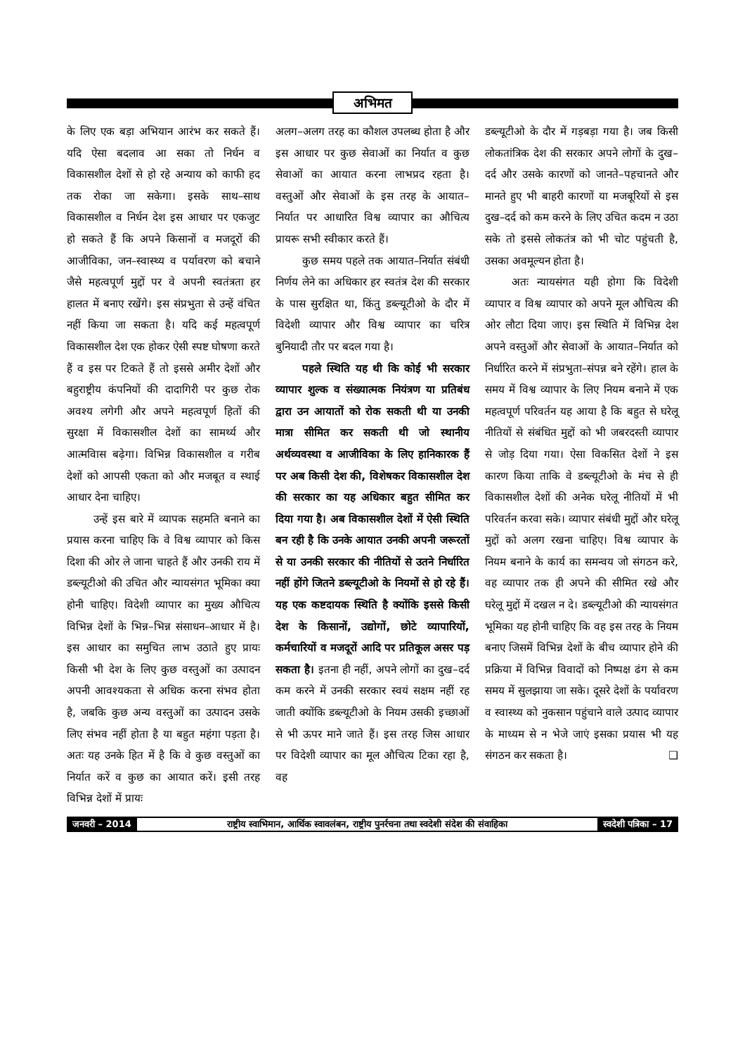अभिमत
के लिए एक बड़ा अभियान आरंभ कर सकते हैं। यदि ऐसा बदलाव आ सका तो निर्धन व विकासशील देशों से हो रहे अन्याय को काफी हद तक रोका जा सकेगा। इसके साथ–साथ विकासशील व निर्धन देश इस आधार पर एकजुट हो सकते हैं कि अपने किसानों व मजदूरों की आजीविका, जन–स्वास्थ्य व पर्यावरण को बचाने जैसे महत्वपूर्ण मुद्दों पर वे अपनी स्वतंत्रता हर हालत में बनाए रखेंगे। इस संप्रभुता से उन्हें वंचित नहीं किया जा सकता है। यदि कई महत्वपूर्ण विकासशील देश एक होकर ऐसी स्पष्ट घोषणा करते हैं व इस पर टिकते हैं तो इससे अमीर देशों और बहुराष्ट्रीय कंपनियों की दादागिरी पर कुछ रोक अवश्य लगेगी और अपने महत्वपूर्ण हितों की सुरक्षा में विकासशील देशों का सामर्थ्य और आत्मविास बढ़ेगा। विभिन्न विकासशील व गरीब देशों को आपसी एकता को और मजबूत व स्थाई आधार देना चाहिए।
उन्हें इस बारे में व्यापक सहमति बनाने का प्रयास करना चाहिए कि वे विश्व व्यापार को किस दिशा की ओर ले जाना चाहते हैं और उनकी राय में डब्ल्यूटीओ की उचित और न्यायसंगत भूमिका क्या होनी चाहिए। विदेशी व्यापार का मुख्य औचित्य विभिन्न देशों के भिन्न–भिन्न संसाधन–आधार में है। इस आधार का समुचित लाभ उठाते हुए प्रायः किसी भी देश के लिए कुछ वस्तुओं का उत्पादन अपनी आवश्यकता से अधिक करना संभव होता है, जबकि कुछ अन्य वस्तुओं का उत्पादन उसके लिए संभव नहीं होता है या बहुत महंगा पड़ता है। अतः यह उनके हित में है कि वे कुछ वस्तुओं का निर्यात करें व कुछ का आयात करें। इसी तरह विभिन्न देशों में प्रायः
अलग–अलग तरह का कौशल उपलब्ध होता है और इस आधार पर कुछ सेवाओं का निर्यात व कुछ सेवाओं का आयात करना लाभप्रद रहता है। वस्तुओं और सेवाओं के इस तरह के आयात–निर्यात पर आधारित विश्व व्यापार का औचित्य प्रायरू सभी स्वीकार करते हैं।
कुछ समय पहले तक आयात–निर्यात संबंधी निर्णय लेने का अधिकार हर स्वतंत्र देश की सरकार के पास सुरक्षित था, किंतु डब्ल्यूटीओ के दौर में विदेशी व्यापार और विश्व व्यापार का चरित्र बुनियादी तौर पर बदल गया है।
पहले स्थिति यह थी कि कोई भी सरकार व्यापार शुल्क व संख्यात्मक नियंत्रण या प्रतिबंध द्वारा उन आयातों को रोक सकती थी या उनकी मात्रा सीमित कर सकती थी जो स्थानीय अर्थव्यवस्था व आजीविका के लिए हानिकारक हैं पर अब किसी देश की, विशेषकर विकासशील देश की सरकार का यह अधिकार बहुत सीमित कर दिया गया है। अब विकासशील देशों में ऐसी स्थिति बन रही है कि उनके आयात उनकी अपनी जरूरतों से या उनकी सरकार की नीतियों से उतने निर्धारित नहीं होंगे जितने डब्ल्यूटीओ के नियमों से हो रहे हैं। यह एक कष्टदायक स्थिति है क्योंकि इससे किसी देश के किसानों, उद्योगों, छोटे व्यापारियों, कर्मचारियों व मजदूरों आदि पर प्रतिकूल असर पड़ सकता है। इतना ही नहीं, अपने लोगों का दुख–दर्द कम करने में उनकी सरकार स्वयं सक्षम नहीं रह जाती क्योंकि डब्ल्यूटीओ के नियम उसकी इच्छाओं से भी ऊपर माने जाते हैं। इस तरह जिस आधार पर विदेशी व्यापार का मूल औचित्य टिका रहा है, वह
डब्ल्यूटीओ के दौर में गड़बड़ा गया है। जब किसी लोकतांत्रिक देश की सरकार अपने लोगों के दुख–दर्द और उसके कारणों को जानते–पहचानते और मानते हुए भी बाहरी कारणों या मजबूरियों से इस दुख–दर्द को कम करने के लिए उचित कदम न उठा सके तो इससे लोकतंत्र को भी चोट पहुंचती है, उसका अवमूल्यन होता है।
अतः न्यायसंगत यही होगा कि विदेशी व्यापार व विश्व व्यापार को अपने मूल औचित्य की ओर लौटा दिया जाए। इस स्थिति में विभिन्न देश अपने वस्तुओं और सेवाओं के आयात–निर्यात को निर्धारित करने में संप्रभुता–संपन्न बने रहेंगे। हाल के समय में विश्व व्यापार के लिए नियम बनाने में एक महत्वपूर्ण परिवर्तन यह आया है कि बहुत से घरेलू नीतियों से संबंधित मुद्दों को भी जबरदस्ती व्यापार से जोड़ दिया गया। ऐसा विकसित देशों ने इस कारण किया ताकि वे डब्ल्यूटीओ के मंच से ही विकासशील देशों की अनेक घरेलू नीतियों में भी परिवर्तन करवा सके। व्यापार संबंधी मुद्दों और घरेलू मुद्दों को अलग रखना चाहिए। विश्व व्यापार के नियम बनाने के कार्य का समन्वय जो संगठन करे, वह व्यापार तक ही अपने की सीमित रखे और घरेलू मुद्दों में दखल न दे। डब्ल्यूटीओ की न्यायसंगत भूमिका यह होनी चाहिए कि वह इस तरह के नियम बनाए जिसमें विभिन्न देशों के बीच व्यापार होने की प्रक्रिया में विभिन्न विवादों को निष्पक्ष ढंग से कम समय में सुलझाया जा सके। दूसरे देशों के पर्यावरण व स्वास्थ्य को नुकसान पहुंचाने वाले उत्पाद व्यापार के माध्यम से न भेजे जाएं इसका प्रयास भी यह संगठन कर सकता है। ❑
जनवरी – 2014
राष्ट्रीय स्वाभिमान, आर्थिक स्वावलंबन, राष्ट्रीय पुनर्रचना तथा स्वदेशी संदेश की संवाहिका
स्वदेशी पत्रिका – 17